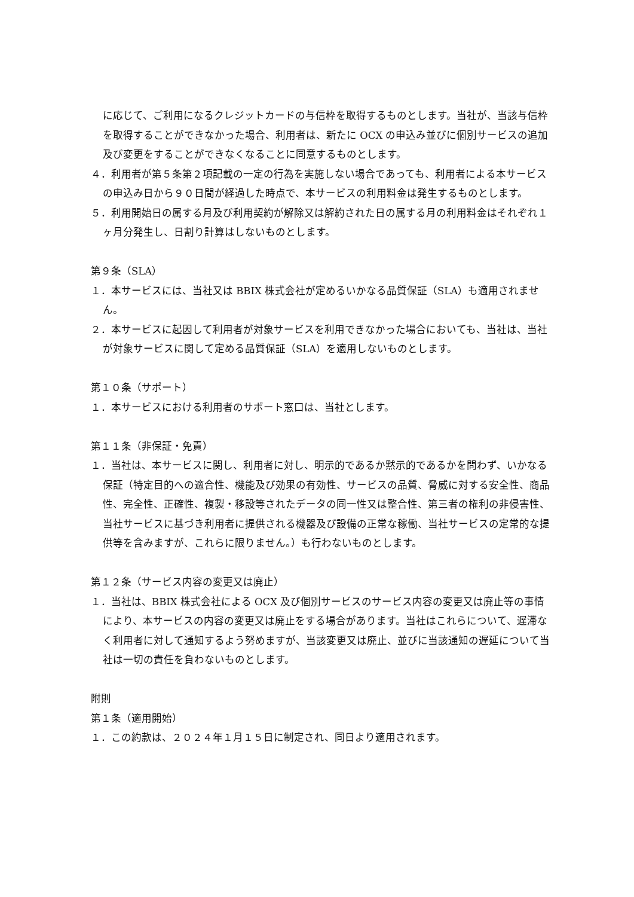に応じて、ご利用になるクレジットカードの与信枠を取得するものとします。当社が、当該与信枠を取得することができなかった場合、利用者は、新たに OCX の申込み並びに個別サービスの追加及び変更をすることができなくなることに同意するものとします。
４．利用者が第５条第２項記載の一定の行為を実施しない場合であっても、利用者による本サービスの申込み日から９０日間が経過した時点で、本サービスの利用料金は発生するものとします。
５．利用開始日の属する月及び利用契約が解除又は解約された日の属する月の利用料金はそれぞれ１ヶ月分発生し、日割り計算はしないものとします。
第９条（SLA）
１．本サービスには、当社又は BBIX 株式会社が定めるいかなる品質保証（SLA）も適用されません。
２．本サービスに起因して利用者が対象サービスを利用できなかった場合においても、当社は、当社が対象サービスに関して定める品質保証（SLA）を適用しないものとします。
第１０条（サポート）
１．本サービスにおける利用者のサポート窓口は、当社とします。
第１１条（非保証・免責）
１．当社は、本サービスに関し、利用者に対し、明示的であるか黙示的であるかを問わず、いかなる保証（特定目的への適合性、機能及び効果の有効性、サービスの品質、脅威に対する安全性、商品性、完全性、正確性、複製・移設等されたデータの同一性又は整合性、第三者の権利の非侵害性、当社サービスに基づき利用者に提供される機器及び設備の正常な稼働、当社サービスの定常的な提供等を含みますが、これらに限りません。）も行わないものとします。
第１２条（サービス内容の変更又は廃止）
１．当社は、BBIX 株式会社による OCX 及び個別サービスのサービス内容の変更又は廃止等の事情により、本サービスの内容の変更又は廃止をする場合があります。当社はこれらについて、遅滞なく利用者に対して通知するよう努めますが、当該変更又は廃止、並びに当該通知の遅延について当社は一切の責任を負わないものとします。
附則
第１条（適用開始）
１．この約款は、２０２４年１月１５日に制定され、同日より適用されます。